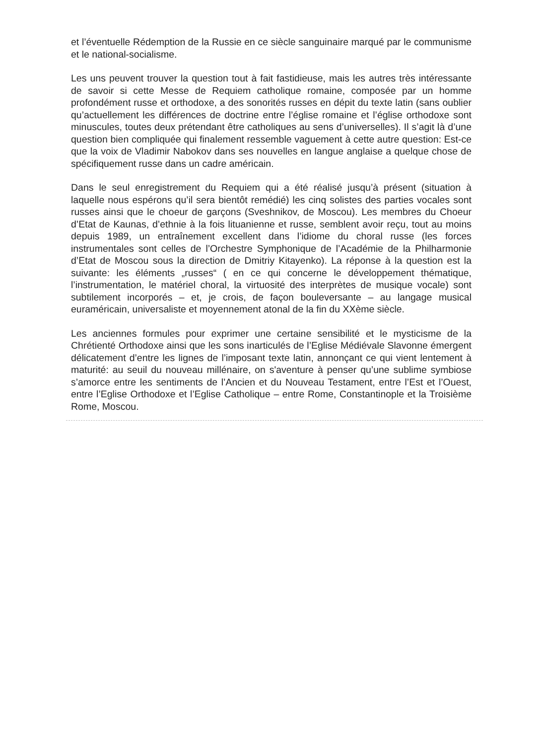et l’éventuelle Rédemption de la Russie en ce siècle sanguinaire marqué par le communisme et le national-socialisme.
Les uns peuvent trouver la question tout à fait fastidieuse, mais les autres très intéressante de savoir si cette Messe de Requiem catholique romaine, composée par un homme profondément russe et orthodoxe, a des sonorités russes en dépit du texte latin (sans oublier qu’actuellement les différences de doctrine entre l’église romaine et l’église orthodoxe sont minuscules, toutes deux prétendant être catholiques au sens d’universelles). Il s’agit là d’une question bien compliquée qui finalement ressemble vaguement à cette autre question: Est-ce que la voix de Vladimir Nabokov dans ses nouvelles en langue anglaise a quelque chose de spécifiquement russe dans un cadre américain.
Dans le seul enregistrement du Requiem qui a été réalisé jusqu’à présent (situation à laquelle nous espérons qu’il sera bientôt remédié) les cinq solistes des parties vocales sont russes ainsi que le choeur de garçons (Sveshnikov, de Moscou). Les membres du Choeur d’Etat de Kaunas, d’ethnie à la fois lituanienne et russe, semblent avoir reçu, tout au moins depuis 1989, un entraînement excellent dans l’idiome du choral russe (les forces instrumentales sont celles de l’Orchestre Symphonique de l’Académie de la Philharmonie d’Etat de Moscou sous la direction de Dmitriy Kitayenko). La réponse à la question est la suivante: les éléments „russes“ ( en ce qui concerne le développement thématique, l’instrumentation, le matériel choral, la virtuosité des interprètes de musique vocale) sont subtilement incorporés – et, je crois, de façon bouleversante – au langage musical euraméricain, universaliste et moyennement atonal de la fin du XXème siècle.
Les anciennes formules pour exprimer une certaine sensibilité et le mysticisme de la Chrétienté Orthodoxe ainsi que les sons inarticulés de l’Eglise Médiévale Slavonne émergent délicatement d’entre les lignes de l’imposant texte latin, annonçant ce qui vient lentement à maturité: au seuil du nouveau millénaire, on s'aventure à penser qu’une sublime symbiose s’amorce entre les sentiments de l’Ancien et du Nouveau Testament, entre l’Est et l’Ouest, entre l’Eglise Orthodoxe et l’Eglise Catholique – entre Rome, Constantinople et la Troisième Rome, Moscou.